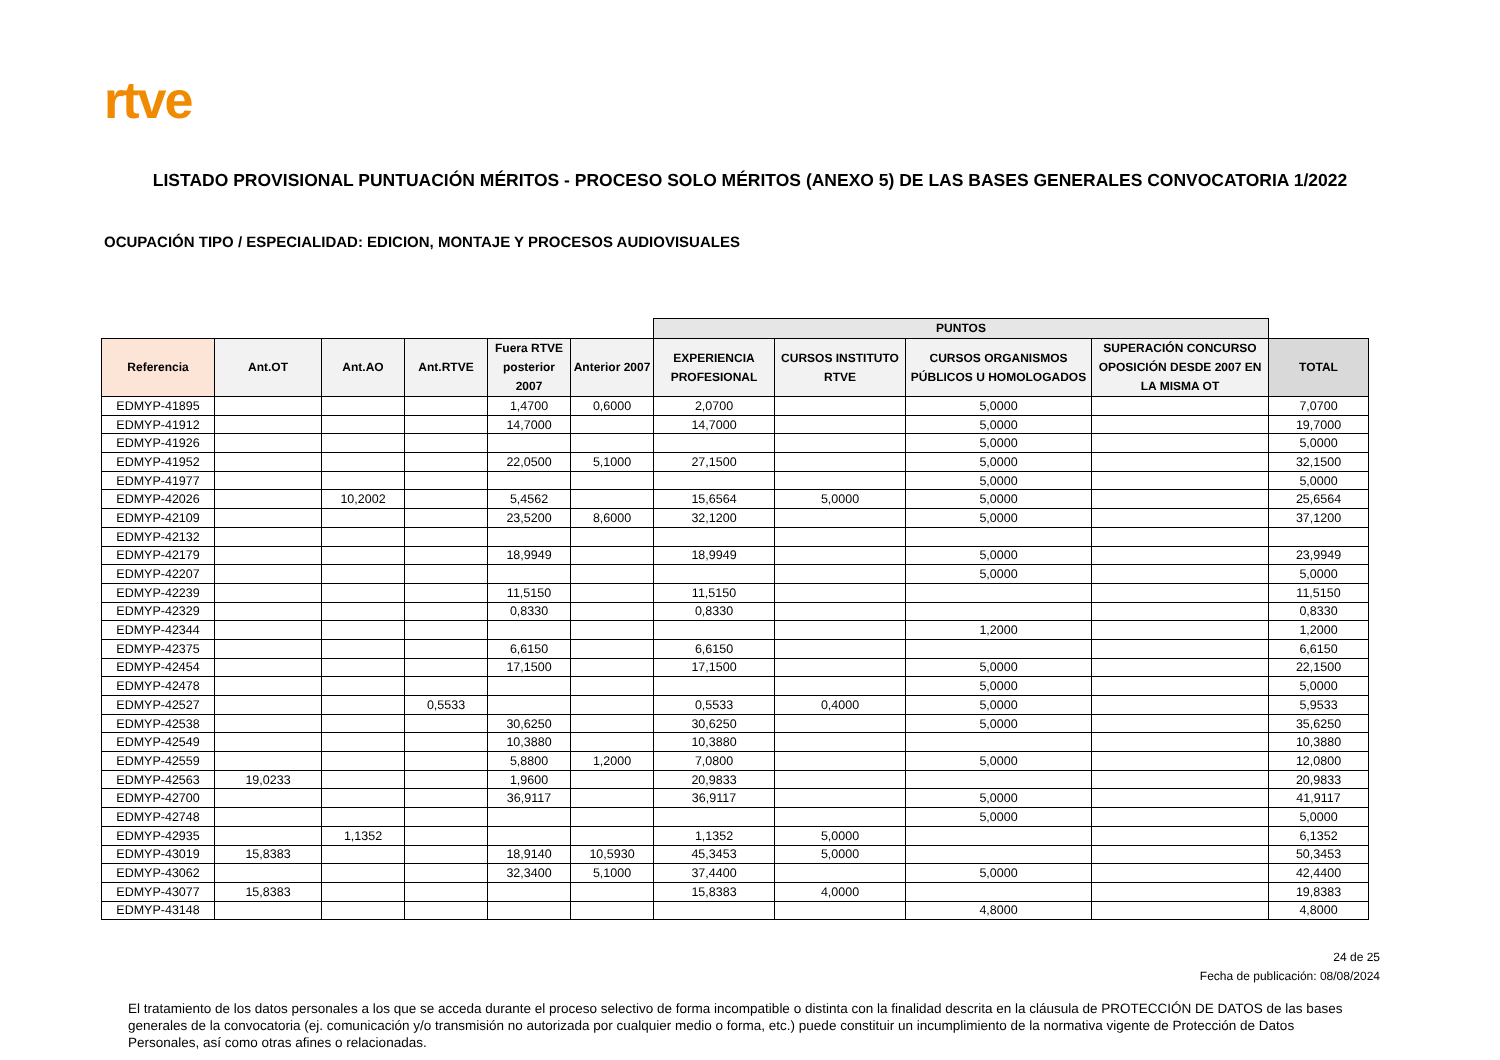rtve
LISTADO PROVISIONAL PUNTUACIÓN MÉRITOS - PROCESO SOLO MÉRITOS (ANEXO 5) DE LAS BASES GENERALES CONVOCATORIA 1/2022
OCUPACIÓN TIPO / ESPECIALIDAD: EDICION, MONTAJE Y PROCESOS AUDIOVISUALES
| | | | | | | PUNTOS | | | | |
| --- | --- | --- | --- | --- | --- | --- | --- | --- | --- | --- |
| Referencia | Ant.OT | Ant.AO | Ant.RTVE | Fuera RTVE posterior 2007 | Anterior 2007 | EXPERIENCIA PROFESIONAL | CURSOS INSTITUTO RTVE | CURSOS ORGANISMOS PÚBLICOS U HOMOLOGADOS | SUPERACIÓN CONCURSO OPOSICIÓN DESDE 2007 EN LA MISMA OT | TOTAL |
| EDMYP-41895 | | | | 1,4700 | 0,6000 | 2,0700 | | 5,0000 | | 7,0700 |
| EDMYP-41912 | | | | 14,7000 | | 14,7000 | | 5,0000 | | 19,7000 |
| EDMYP-41926 | | | | | | | | 5,0000 | | 5,0000 |
| EDMYP-41952 | | | | 22,0500 | 5,1000 | 27,1500 | | 5,0000 | | 32,1500 |
| EDMYP-41977 | | | | | | | | 5,0000 | | 5,0000 |
| EDMYP-42026 | | 10,2002 | | 5,4562 | | 15,6564 | 5,0000 | 5,0000 | | 25,6564 |
| EDMYP-42109 | | | | 23,5200 | 8,6000 | 32,1200 | | 5,0000 | | 37,1200 |
| EDMYP-42132 | | | | | | | | | | |
| EDMYP-42179 | | | | 18,9949 | | 18,9949 | | 5,0000 | | 23,9949 |
| EDMYP-42207 | | | | | | | | 5,0000 | | 5,0000 |
| EDMYP-42239 | | | | 11,5150 | | 11,5150 | | | | 11,5150 |
| EDMYP-42329 | | | | 0,8330 | | 0,8330 | | | | 0,8330 |
| EDMYP-42344 | | | | | | | | 1,2000 | | 1,2000 |
| EDMYP-42375 | | | | 6,6150 | | 6,6150 | | | | 6,6150 |
| EDMYP-42454 | | | | 17,1500 | | 17,1500 | | 5,0000 | | 22,1500 |
| EDMYP-42478 | | | | | | | | 5,0000 | | 5,0000 |
| EDMYP-42527 | | | 0,5533 | | | 0,5533 | 0,4000 | 5,0000 | | 5,9533 |
| EDMYP-42538 | | | | 30,6250 | | 30,6250 | | 5,0000 | | 35,6250 |
| EDMYP-42549 | | | | 10,3880 | | 10,3880 | | | | 10,3880 |
| EDMYP-42559 | | | | 5,8800 | 1,2000 | 7,0800 | | 5,0000 | | 12,0800 |
| EDMYP-42563 | 19,0233 | | | 1,9600 | | 20,9833 | | | | 20,9833 |
| EDMYP-42700 | | | | 36,9117 | | 36,9117 | | 5,0000 | | 41,9117 |
| EDMYP-42748 | | | | | | | | 5,0000 | | 5,0000 |
| EDMYP-42935 | | 1,1352 | | | | 1,1352 | 5,0000 | | | 6,1352 |
| EDMYP-43019 | 15,8383 | | | 18,9140 | 10,5930 | 45,3453 | 5,0000 | | | 50,3453 |
| EDMYP-43062 | | | | 32,3400 | 5,1000 | 37,4400 | | 5,0000 | | 42,4400 |
| EDMYP-43077 | 15,8383 | | | | | 15,8383 | 4,0000 | | | 19,8383 |
| EDMYP-43148 | | | | | | | | 4,8000 | | 4,8000 |
24 de 25
Fecha de publicación: 08/08/2024
El tratamiento de los datos personales a los que se acceda durante el proceso selectivo de forma incompatible o distinta con la finalidad descrita en la cláusula de PROTECCIÓN DE DATOS de las bases generales de la convocatoria (ej. comunicación y/o transmisión no autorizada por cualquier medio o forma, etc.) puede constituir un incumplimiento de la normativa vigente de Protección de Datos Personales, así como otras afines o relacionadas.